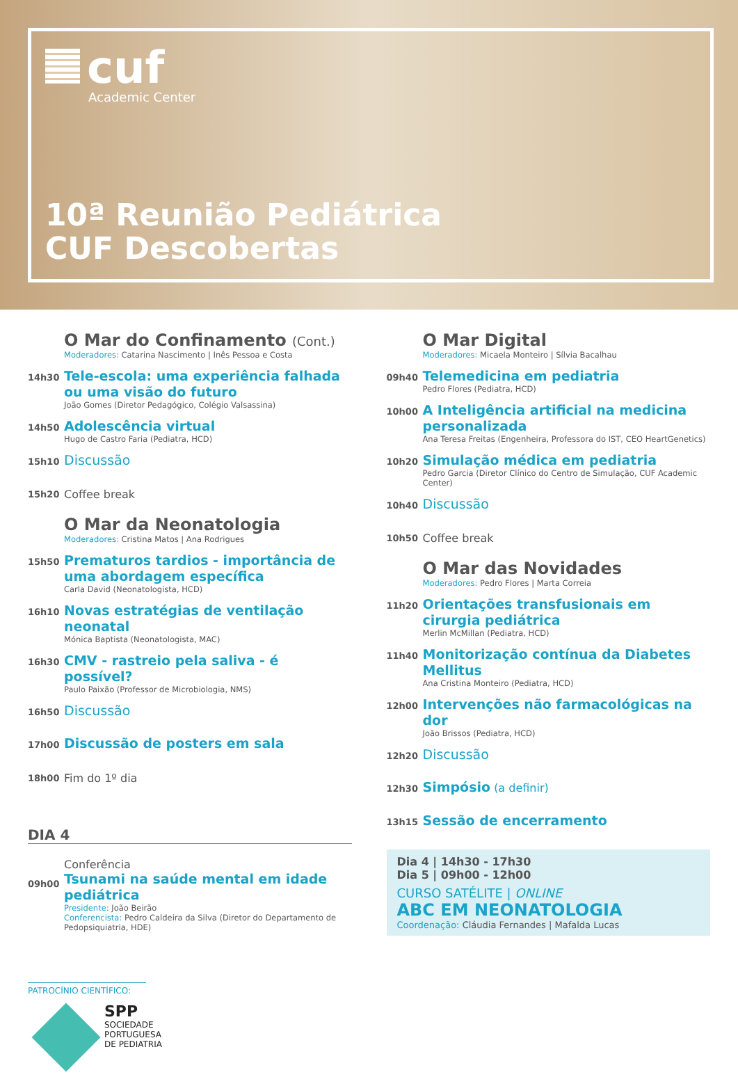cuf
Academic Center
10ª Reunião Pediátrica
CUF Descobertas
O Mar do Confinamento (Cont.)
Moderadores: Catarina Nascimento | Inês Pessoa e Costa
14h30
Tele-escola: uma experiência falhada ou uma visão do futuro
João Gomes (Diretor Pedagógico, Colégio Valsassina)
14h50
Adolescência virtual
Hugo de Castro Faria (Pediatra, HCD)
15h10
Discussão
15h20
Coffee break
O Mar da Neonatologia
Moderadores: Cristina Matos | Ana Rodrigues
15h50
Prematuros tardios - importância de uma abordagem específica
Carla David (Neonatologista, HCD)
16h10
Novas estratégias de ventilação neonatal
Mónica Baptista (Neonatologista, MAC)
16h30
CMV - rastreio pela saliva - é possível?
Paulo Paixão (Professor de Microbiologia, NMS)
16h50
Discussão
17h00
Discussão de posters em sala
18h00
Fim do 1º dia
DIA 4
09h00
Conferência
Tsunami na saúde mental em idade pediátrica
Presidente: João Beirão
Conferencista: Pedro Caldeira da Silva (Diretor do Departamento de Pedopsiquiatria, HDE)
O Mar Digital
Moderadores: Micaela Monteiro | Sílvia Bacalhau
09h40
Telemedicina em pediatria
Pedro Flores (Pediatra, HCD)
10h00
A Inteligência artificial na medicina personalizada
Ana Teresa Freitas (Engenheira, Professora do IST, CEO HeartGenetics)
10h20
Simulação médica em pediatria
Pedro Garcia (Diretor Clínico do Centro de Simulação, CUF Academic Center)
10h40
Discussão
10h50
Coffee break
O Mar das Novidades
Moderadores: Pedro Flores | Marta Correia
11h20
Orientações transfusionais em cirurgia pediátrica
Merlin McMillan (Pediatra, HCD)
11h40
Monitorização contínua da Diabetes Mellitus
Ana Cristina Monteiro (Pediatra, HCD)
12h00
Intervenções não farmacológicas na dor
João Brissos (Pediatra, HCD)
12h20
Discussão
12h30
Simpósio (a definir)
13h15
Sessão de encerramento
Dia 4 | 14h30 - 17h30
Dia 5 | 09h00 - 12h00
CURSO SATÉLITE | ONLINE
ABC EM NEONATOLOGIA
Coordenação: Cláudia Fernandes | Mafalda Lucas
PATROCÍNIO CIENTÍFICO:
SPP
SOCIEDADE
PORTUGUESA
DE PEDIATRIA